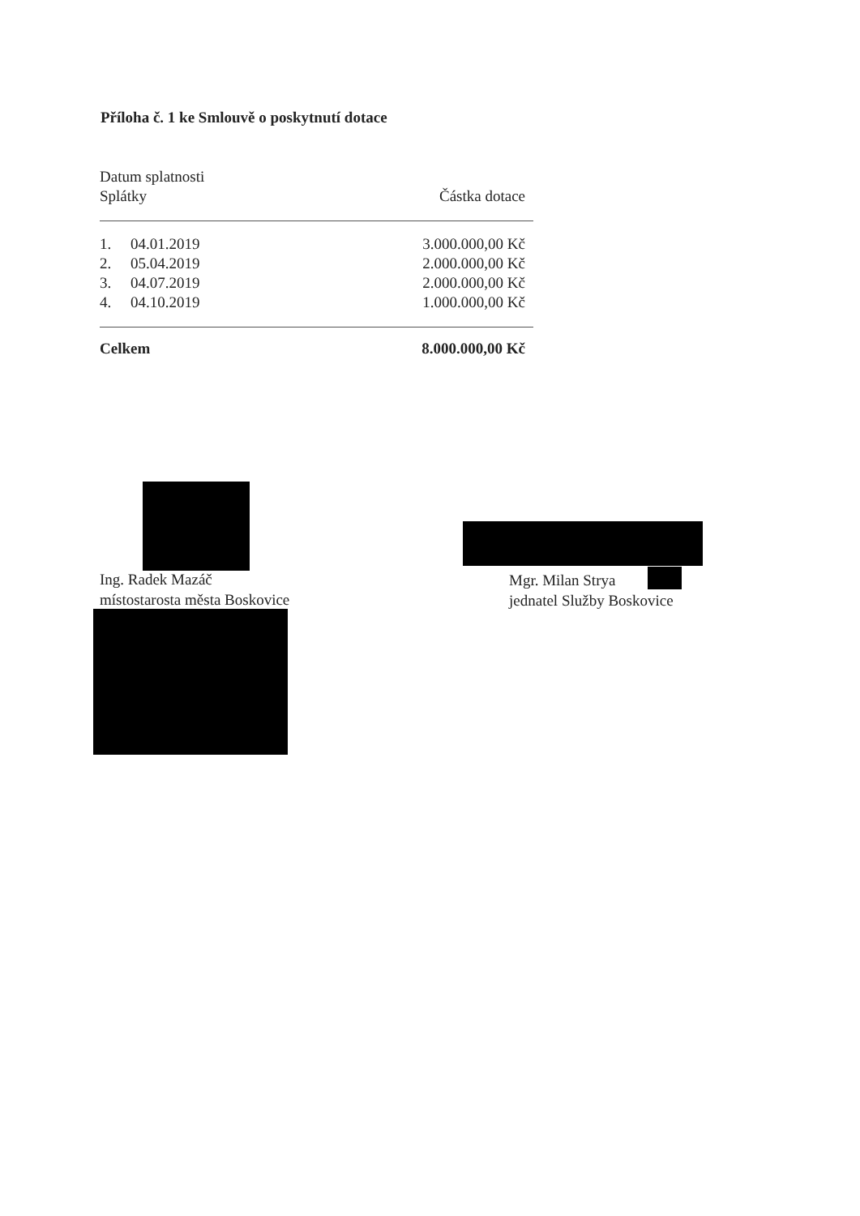Příloha č. 1 ke Smlouvě o poskytnutí dotace
| Datum splatnosti Splátky | | Částka dotace |
| --- | --- | --- |
| 1. | 04.01.2019 | 3.000.000,00 Kč |
| 2. | 05.04.2019 | 2.000.000,00 Kč |
| 3. | 04.07.2019 | 2.000.000,00 Kč |
| 4. | 04.10.2019 | 1.000.000,00 Kč |
| Celkem | | 8.000.000,00 Kč |
Ing. Radek Mazáč
místostarosta města Boskovice
Mgr. Milan Strya
jednatel Služby Boskovice